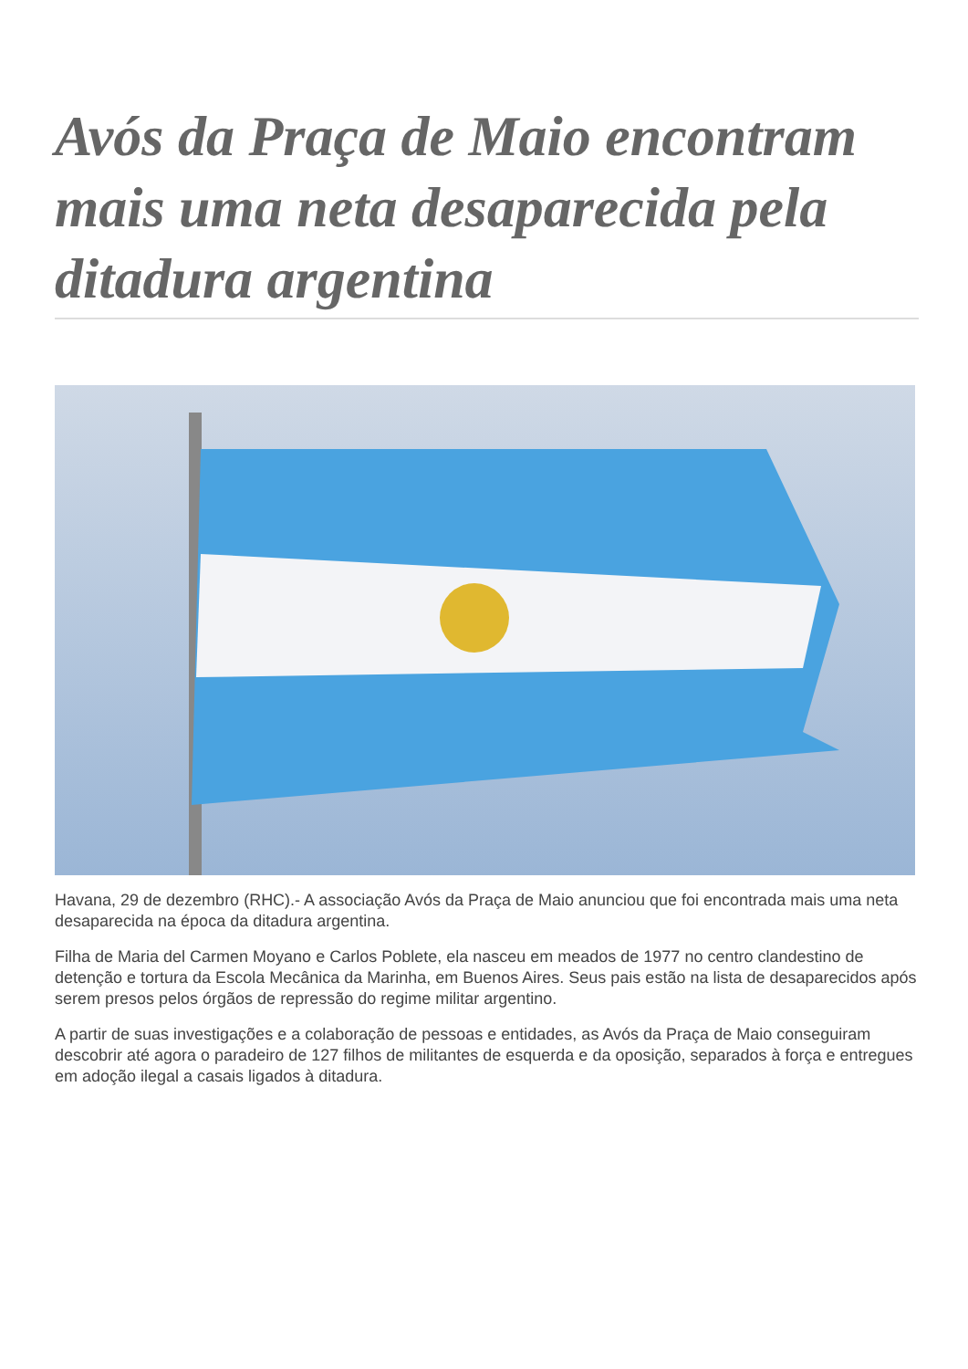Avós da Praça de Maio encontram mais uma neta desaparecida pela ditadura argentina
Havana, 29 de dezembro (RHC).- A associação Avós da Praça de Maio anunciou que foi encontrada mais uma neta desaparecida na época da ditadura argentina.
Filha de Maria del Carmen Moyano e Carlos Poblete, ela nasceu em meados de 1977 no centro clandestino de detenção e tortura da Escola Mecânica da Marinha, em Buenos Aires. Seus pais estão na lista de desaparecidos após serem presos pelos órgãos de repressão do regime militar argentino.
A partir de suas investigações e a colaboração de pessoas e entidades, as Avós da Praça de Maio conseguiram descobrir até agora o paradeiro de 127 filhos de militantes de esquerda e da oposição, separados à força e entregues em adoção ilegal a casais ligados à ditadura.